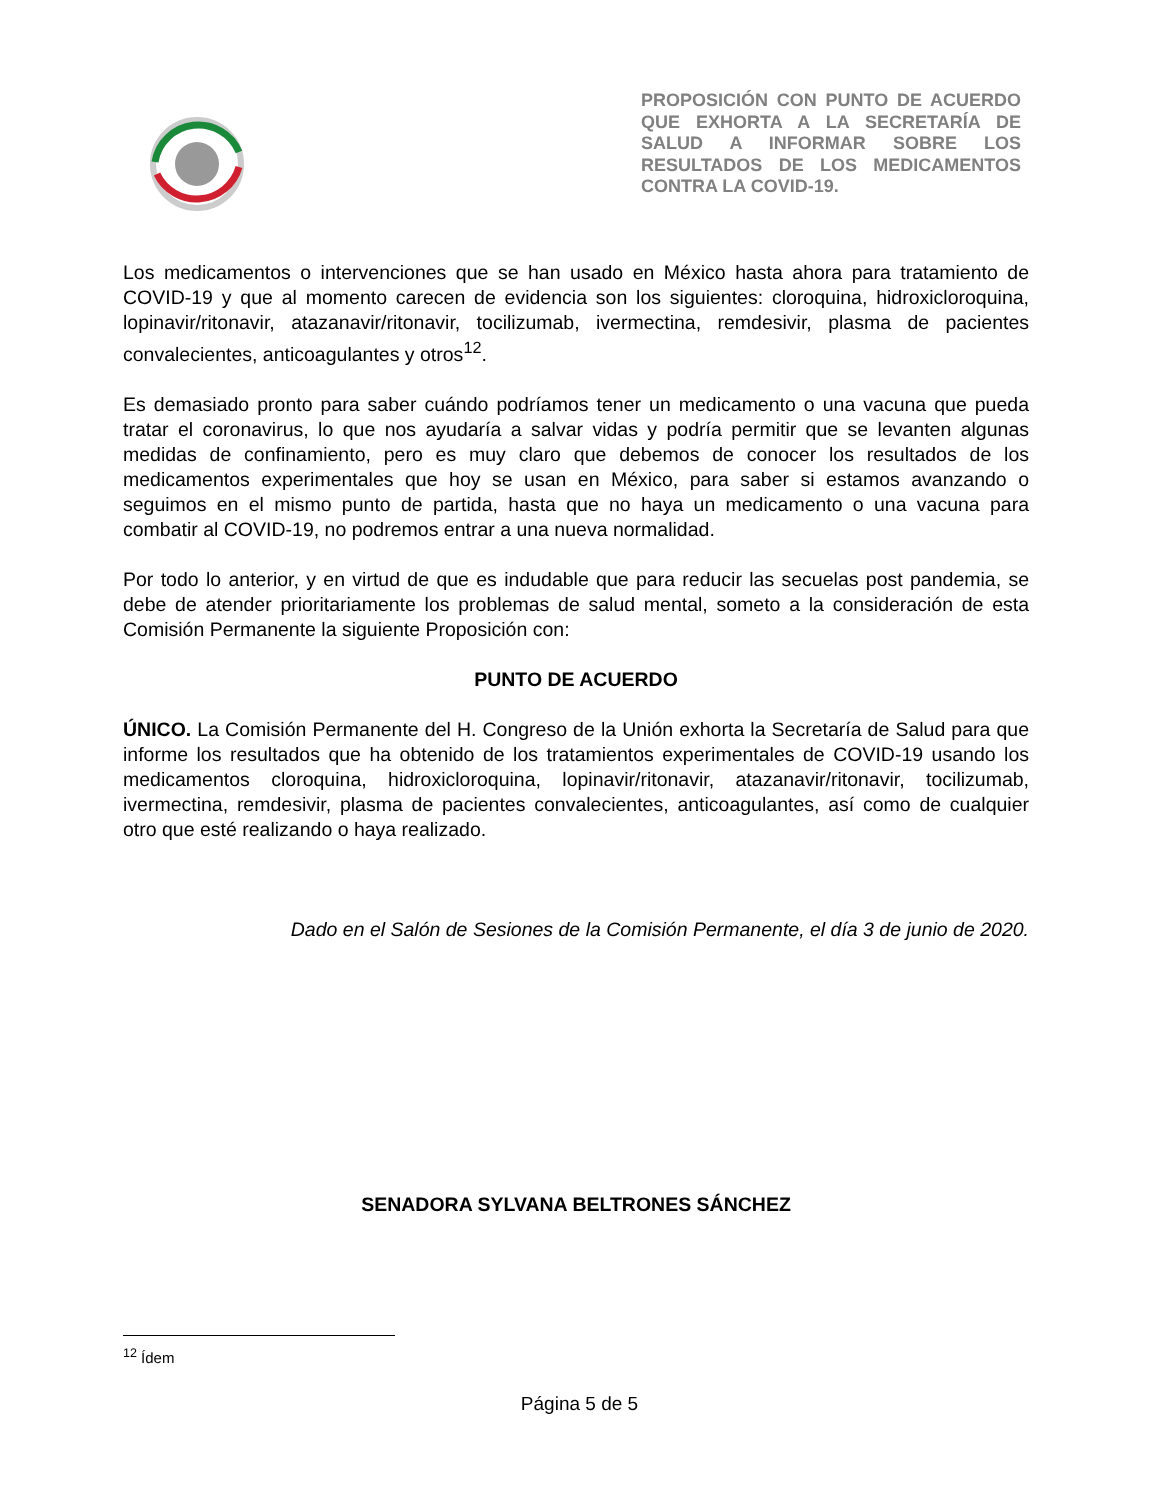PROPOSICIÓN CON PUNTO DE ACUERDO QUE EXHORTA A LA SECRETARÍA DE SALUD A INFORMAR SOBRE LOS RESULTADOS DE LOS MEDICAMENTOS CONTRA LA COVID-19.
Los medicamentos o intervenciones que se han usado en México hasta ahora para tratamiento de COVID-19 y que al momento carecen de evidencia son los siguientes: cloroquina, hidroxicloroquina, lopinavir/ritonavir, atazanavir/ritonavir, tocilizumab, ivermectina, remdesivir, plasma de pacientes convalecientes, anticoagulantes y otros<sup>12</sup>.
Es demasiado pronto para saber cuándo podríamos tener un medicamento o una vacuna que pueda tratar el coronavirus, lo que nos ayudaría a salvar vidas y podría permitir que se levanten algunas medidas de confinamiento, pero es muy claro que debemos de conocer los resultados de los medicamentos experimentales que hoy se usan en México, para saber si estamos avanzando o seguimos en el mismo punto de partida, hasta que no haya un medicamento o una vacuna para combatir al COVID-19, no podremos entrar a una nueva normalidad.
Por todo lo anterior, y en virtud de que es indudable que para reducir las secuelas post pandemia, se debe de atender prioritariamente los problemas de salud mental, someto a la consideración de esta Comisión Permanente la siguiente Proposición con:
PUNTO DE ACUERDO
ÚNICO. La Comisión Permanente del H. Congreso de la Unión exhorta la Secretaría de Salud para que informe los resultados que ha obtenido de los tratamientos experimentales de COVID-19 usando los medicamentos cloroquina, hidroxicloroquina, lopinavir/ritonavir, atazanavir/ritonavir, tocilizumab, ivermectina, remdesivir, plasma de pacientes convalecientes, anticoagulantes, así como de cualquier otro que esté realizando o haya realizado.
Dado en el Salón de Sesiones de la Comisión Permanente, el día 3 de junio de 2020.
SENADORA SYLVANA BELTRONES SÁNCHEZ
<sup>12</sup> Ídem
Página 5 de 5